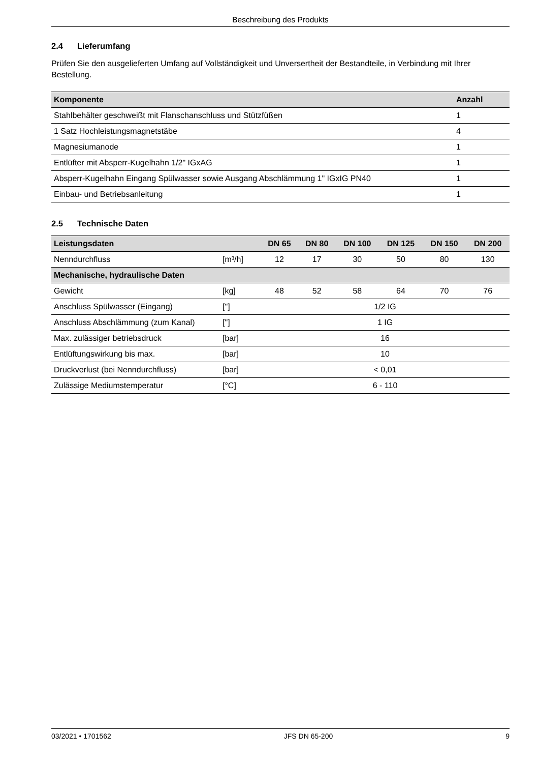Beschreibung des Produkts
2.4 Lieferumfang
Prüfen Sie den ausgelieferten Umfang auf Vollständigkeit und Unversertheit der Bestandteile, in Verbindung mit Ihrer Bestellung.
| Komponente | Anzahl |
| --- | --- |
| Stahlbehälter geschweißt mit Flanschanschluss und Stützfüßen | 1 |
| 1 Satz Hochleistungsmagnetstäbe | 4 |
| Magnesiumanode | 1 |
| Entlüfter mit Absperr-Kugelhahn 1/2" IGxAG | 1 |
| Absperr-Kugelhahn Eingang Spülwasser sowie Ausgang Abschlämmung 1" IGxIG PN40 | 1 |
| Einbau- und Betriebsanleitung | 1 |
2.5 Technische Daten
| Leistungsdaten | | DN 65 | DN 80 | DN 100 | DN 125 | DN 150 | DN 200 |
| --- | --- | --- | --- | --- | --- | --- | --- |
| Nenndurchfluss | [m³/h] | 12 | 17 | 30 | 50 | 80 | 130 |
| Mechanische, hydraulische Daten | | | | | | | |
| Gewicht | [kg] | 48 | 52 | 58 | 64 | 70 | 76 |
| Anschluss Spülwasser (Eingang) | ["] | 1/2 IG | | | | | |
| Anschluss Abschlämmung (zum Kanal) | ["] | 1 IG | | | | | |
| Max. zulässiger betriebsdruck | [bar] | 16 | | | | | |
| Entlüftungswirkung bis max. | [bar] | 10 | | | | | |
| Druckverlust (bei Nenndurchfluss) | [bar] | < 0,01 | | | | | |
| Zulässige Mediumstemperatur | [°C] | 6 - 110 | | | | | |
03/2021 • 1701562 JFS DN 65-200 9